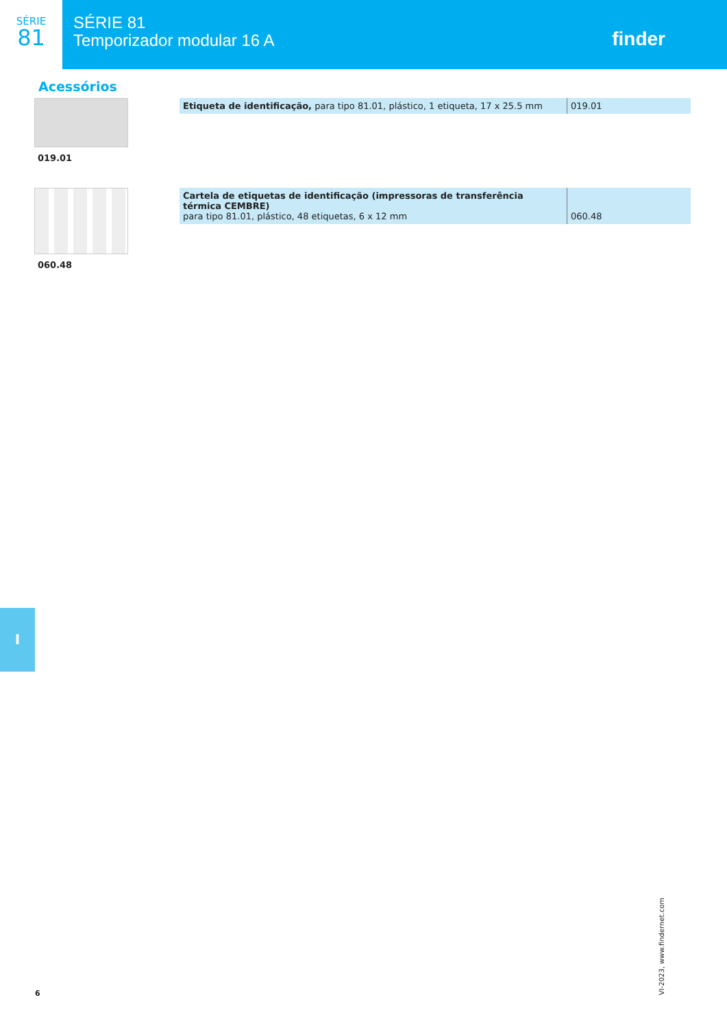SÉRIE
81
SÉRIE 81
Temporizador modular 16 A
finder
Acessórios
019.01
| Etiqueta de identificação, para tipo 81.01, plástico, 1 etiqueta, 17 x 25.5 mm | 019.01 |
060.48
| Cartela de etiquetas de identificação (impressoras de transferência térmica CEMBRE) para tipo 81.01, plástico, 48 etiquetas, 6 x 12 mm | 060.48 |
I
VI-2023, www.findernet.com
6